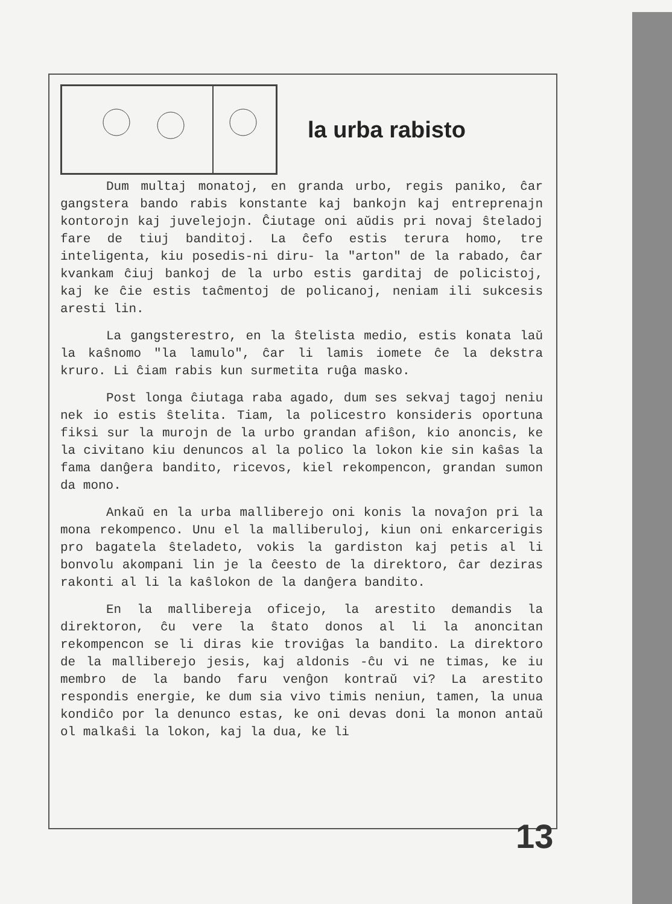la urba rabisto
Dum multaj monatoj, en granda urbo, regis paniko, ĉar gangstera bando rabis konstante kaj bankojn kaj entreprenajn kontorojn kaj juvelejojn. Ĉiutage oni aŭdis pri novaj ŝteladoj fare de tiuj banditoj. La ĉefo estis terura homo, tre inteligenta, kiu posedis-ni diru- la "arton" de la rabado, ĉar kvankam ĉiuj bankoj de la urbo estis garditaj de policistoj, kaj ke ĉie estis taĉmentoj de policanoj, neniam ili sukcesis aresti lin.
La gangsterestro, en la ŝtelista medio, estis konata laŭ la kaŝnomo "la lamulo", ĉar li lamis iomete ĉe la dekstra kruro. Li ĉiam rabis kun surmetita ruĝa masko.
Post longa ĉiutaga raba agado, dum ses sekvaj tagoj neniu nek io estis ŝtelita. Tiam, la policestro konsideris oportuna fiksi sur la murojn de la urbo grandan afiŝon, kio anoncis, ke la civitano kiu denuncos al la polico la lokon kie sin kaŝas la fama danĝera bandito, ricevos, kiel rekompencon, grandan sumon da mono.
Ankaŭ en la urba malliberejo oni konis la novaĵon pri la mona rekompenco. Unu el la malliberuloj, kiun oni enkarcerigis pro bagatela ŝteladeto, vokis la gardiston kaj petis al li bonvolu akompani lin je la ĉeesto de la direktoro, ĉar deziras rakonti al li la kaŝlokon de la danĝera bandito.
En la malliberejа oficejo, la arestito demandis la direktoron, ĉu vere la ŝtato donos al li la anoncitan rekompencon se li diras kie troviĝas la bandito. La direktoro de la malliberejo jesis, kaj aldonis -ĉu vi ne timas, ke iu membro de la bando faru venĝon kontraŭ vi? La arestito respondis energie, ke dum sia vivo timis neniun, tamen, la unua kondiĉo por la denunco estas, ke oni devas doni la monon antaŭ ol malkaŝi la lokon, kaj la dua, ke li
13